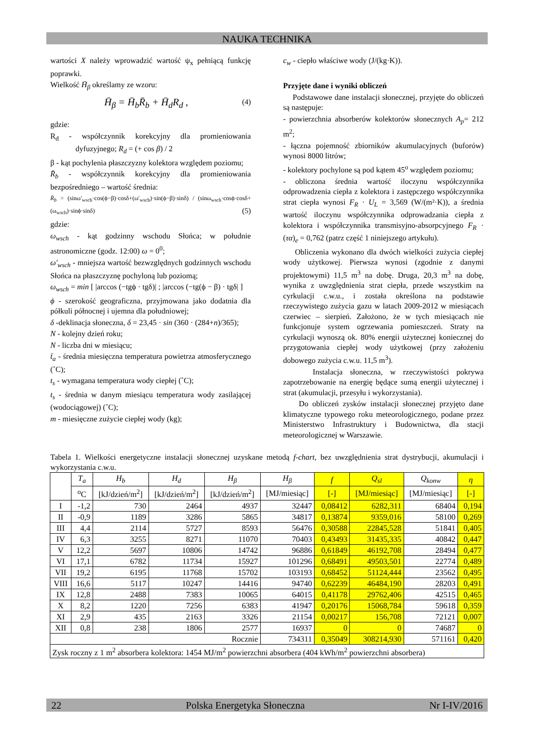NAUKA TECHNIKA
wartości X należy wprowadzić wartość ψ<sub>x</sub> pełniącą funkcję poprawki.
Wielkość H̄<sub>β</sub> określamy ze wzoru:
H̄<sub>β</sub> = H̄<sub>b</sub>R̄<sub>b</sub> + H̄<sub>d</sub>R<sub>d</sub> , (4)
gdzie:
R<sub>d</sub> - współczynnik korekcyjny dla promieniowania dyfuzyjnego; R<sub>d</sub> = (+ cos β) / 2
β - kąt pochylenia płaszczyzny kolektora względem poziomu;
R̄<sub>b</sub> - współczynnik korekcyjny dla promieniowania bezpośredniego – wartość średnia:
R̄<sub>b</sub> = (sinω′<sub>wsch</sub>·cos(ϕ−β)·cosδ+(ω′<sub>wsch</sub>)·sin(ϕ−β)·sinδ) / (sinω<sub>wsch</sub>·cosϕ·cosδ+(ω<sub>wsch</sub>)·sinϕ·sinδ) (5)
gdzie:
ω<sub>wsch</sub> - kąt godzinny wschodu Słońca; w południe astronomiczne (godz. 12:00) ω = 0<sup>0</sup>;
ω′<sub>wsch</sub> - mniejsza wartość bezwzględnych godzinnych wschodu Słońca na płaszczyznę pochyloną lub poziomą;
ω<sub>wsch</sub> = min [ |arccos (−tgϕ · tgδ)| ; |arccos (−tg(ϕ − β) · tgδ| ]
ϕ - szerokość geograficzna, przyjmowana jako dodatnia dla półkuli północnej i ujemna dla południowej;
δ -deklinacja słoneczna, δ = 23,45 · sin (360 · (284+n)/365);
N - kolejny dzień roku;
N - liczba dni w miesiącu;
t̄<sub>a</sub> - średnia miesięczna temperatura powietrza atmosferycznego (˚C);
t<sub>s</sub> - wymagana temperatura wody ciepłej (˚C);
t<sub>s</sub> - średnia w danym miesiącu temperatura wody zasilającej (wodociągowej) (˚C);
m - miesięczne zużycie ciepłej wody (kg);
c<sub>w</sub> - ciepło właściwe wody (J/(kg·K)).
Przyjęte dane i wyniki obliczeń
Podstawowe dane instalacji słonecznej, przyjęte do obliczeń są następuje:
- powierzchnia absorberów kolektorów słonecznych A<sub>p</sub>= 212 m<sup>2</sup>;
- łączna pojemność zbiorników akumulacyjnych (buforów) wynosi 8000 litrów;
- kolektory pochylone są pod kątem 45<sup>o</sup> względem poziomu;
- obliczona średnia wartość iloczynu współczynnika odprowadzenia ciepła z kolektora i zastępczego współczynnika strat ciepła wynosi F<sub>R</sub> · U<sub>L</sub> = 3,569 (W/(m²·K)), a średnia wartość iloczynu współczynnika odprowadzania ciepła z kolektora i współczynnika transmisyjno-absorpcyjnego F<sub>R</sub> · (τα)<sub>e</sub> = 0,762 (patrz część 1 niniejszego artykułu).
Obliczenia wykonano dla dwóch wielkości zużycia ciepłej wody użytkowej. Pierwsza wynosi (zgodnie z danymi projektowymi) 11,5 m<sup>3</sup> na dobę. Druga, 20,3 m<sup>3</sup> na dobę, wynika z uwzględnienia strat ciepła, przede wszystkim na cyrkulacji c.w.u., i została określona na podstawie rzeczywistego zużycia gazu w latach 2009-2012 w miesiącach czerwiec – sierpień. Założono, że w tych miesiącach nie funkcjonuje system ogrzewania pomieszczeń. Straty na cyrkulacji wynoszą ok. 80% energii użytecznej koniecznej do przygotowania ciepłej wody użytkowej (przy założeniu dobowego zużycia c.w.u. 11,5 m<sup>3</sup>).
Instalacja słoneczna, w rzeczywistości pokrywa zapotrzebowanie na energię będące sumą energii użytecznej i strat (akumulacji, przesyłu i wykorzystania).
Do obliczeń zysków instalacji słonecznej przyjęto dane klimatyczne typowego roku meteorologicznego, podane przez Ministerstwo Infrastruktury i Budownictwa, dla stacji meteorologicznej w Warszawie.
Tabela 1. Wielkości energetyczne instalacji słonecznej uzyskane metodą f-chart, bez uwzględnienia strat dystrybucji, akumulacji i wykorzystania c.w.u.
| | T<sub>a</sub> | H<sub>b</sub> | H<sub>d</sub> | H<sub>β</sub> | H<sub>β</sub> | f | Q<sub>sl</sub> | Q<sub>konw</sub> | η |
| --- | --- | --- | --- | --- | --- | --- | --- | --- | --- |
| | <sup>o</sup> C | [kJ/dzień/m<sup>2</sup>] | [kJ/dzień/m<sup>2</sup>] | [kJ/dzień/m<sup>2</sup>] | [MJ/miesiąc] | [-] | [MJ/miesiąc] | [MJ/miesiąc] | [-] |
| I | -1,2 | 730 | 2464 | 4937 | 32447 | 0,08412 | 6282,311 | 68404 | 0,194 |
| II | -0,9 | 1189 | 3286 | 5865 | 34817 | 0,13874 | 9359,016 | 58100 | 0,269 |
| III | 4,4 | 2114 | 5727 | 8593 | 56476 | 0,30588 | 22845,528 | 51841 | 0,405 |
| IV | 6,3 | 3255 | 8271 | 11070 | 70403 | 0,43493 | 31435,335 | 40842 | 0,447 |
| V | 12,2 | 5697 | 10806 | 14742 | 96886 | 0,61849 | 46192,708 | 28494 | 0,477 |
| VI | 17,1 | 6782 | 11734 | 15927 | 101296 | 0,68491 | 49503,501 | 22774 | 0,489 |
| VII | 19,2 | 6195 | 11768 | 15702 | 103193 | 0,68452 | 51124,444 | 23562 | 0,495 |
| VIII | 16,6 | 5117 | 10247 | 14416 | 94740 | 0,62239 | 46484,190 | 28203 | 0,491 |
| IX | 12,8 | 2488 | 7383 | 10065 | 64015 | 0,41178 | 29762,406 | 42515 | 0,465 |
| X | 8,2 | 1220 | 7256 | 6383 | 41947 | 0,20176 | 15068,784 | 59618 | 0,359 |
| XI | 2,9 | 435 | 2163 | 3326 | 21154 | 0,00217 | 156,708 | 72121 | 0,007 |
| XII | 0,8 | 238 | 1806 | 2577 | 16937 | 0 | 0 | 74687 | 0 |
| Rocznie | | | | | 734311 | 0,35049 | 308214,930 | 571161 | 0,420 |
| Zysk roczny z 1 m<sup>2</sup> absorbera kolektora: 1454 MJ/m<sup>2</sup> powierzchni absorbera (404 kWh/m<sup>2</sup> powierzchni absorbera) | | | | | | | | | |
22 Polska Energetyka Słoneczna Nr I-IV/2016